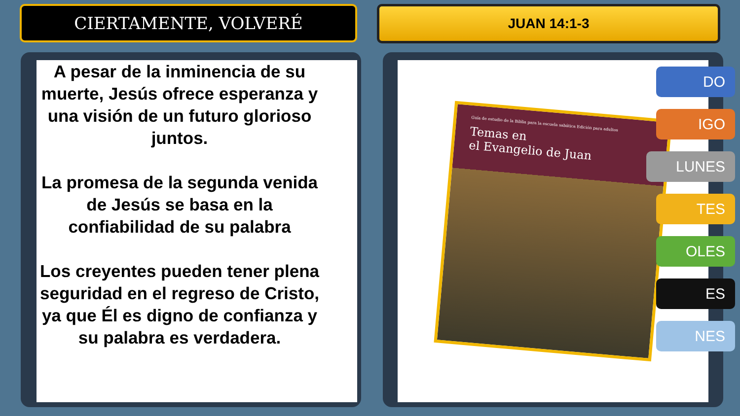CIERTAMENTE, VOLVERÉ
JUAN 14:1-3
A pesar de la inminencia de su muerte, Jesús ofrece esperanza y una visión de un futuro glorioso juntos.
La promesa de la segunda venida de Jesús se basa en la confiabilidad de su palabra
Los creyentes pueden tener plena seguridad en el regreso de Cristo, ya que Él es digno de confianza y su palabra es verdadera.
Guía de estudio de la Biblia para la escuela sabática Edición para adultos
Temas en
el Evangelio de Juan
DO
IGO
LUNES
TES
OLES
ES
NES